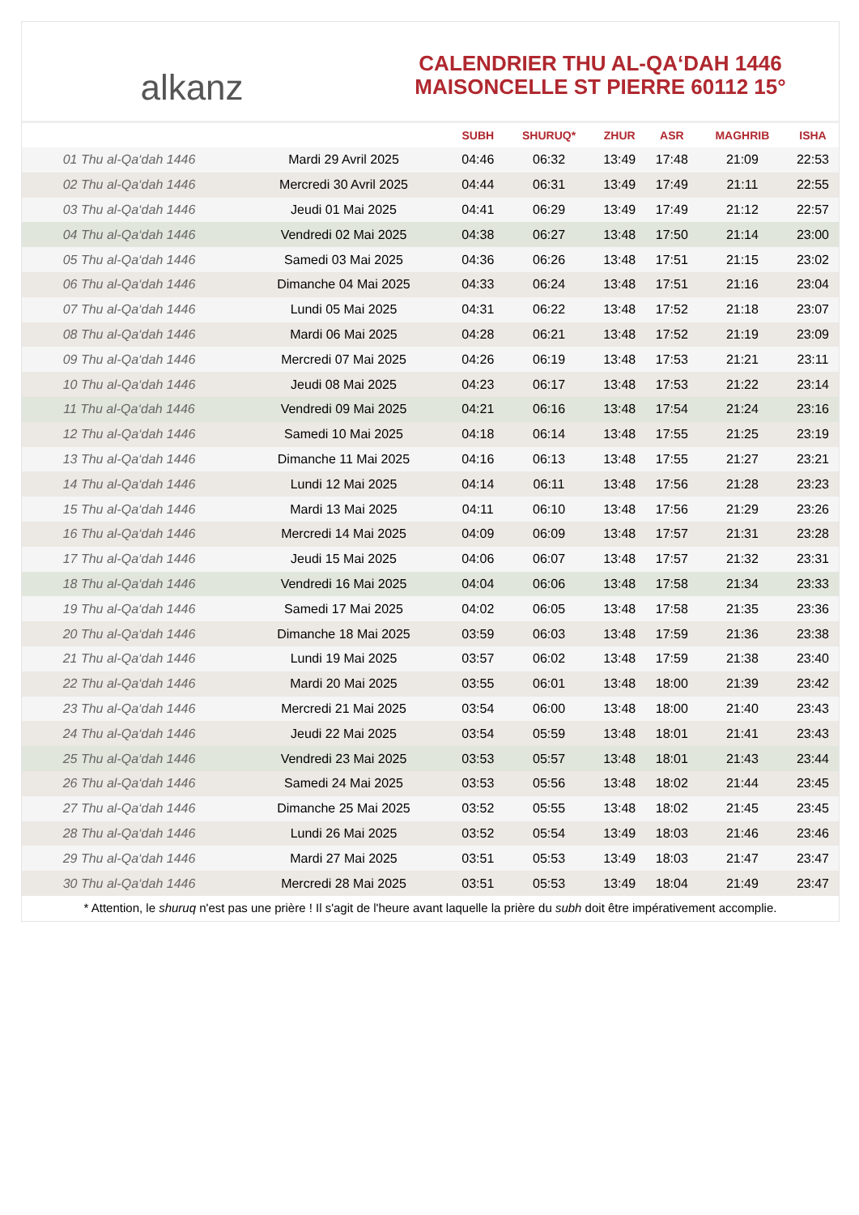alkanz
CALENDRIER THU AL-QA‘DAH 1446
MAISONCELLE ST PIERRE 60112 15°
| | | SUBH | SHURUQ* | ZHUR | ASR | MAGHRIB | ISHA |
| --- | --- | --- | --- | --- | --- | --- | --- |
| 01 Thu al-Qa‘dah 1446 | Mardi 29 Avril 2025 | 04:46 | 06:32 | 13:49 | 17:48 | 21:09 | 22:53 |
| 02 Thu al-Qa‘dah 1446 | Mercredi 30 Avril 2025 | 04:44 | 06:31 | 13:49 | 17:49 | 21:11 | 22:55 |
| 03 Thu al-Qa‘dah 1446 | Jeudi 01 Mai 2025 | 04:41 | 06:29 | 13:49 | 17:49 | 21:12 | 22:57 |
| 04 Thu al-Qa‘dah 1446 | Vendredi 02 Mai 2025 | 04:38 | 06:27 | 13:48 | 17:50 | 21:14 | 23:00 |
| 05 Thu al-Qa‘dah 1446 | Samedi 03 Mai 2025 | 04:36 | 06:26 | 13:48 | 17:51 | 21:15 | 23:02 |
| 06 Thu al-Qa‘dah 1446 | Dimanche 04 Mai 2025 | 04:33 | 06:24 | 13:48 | 17:51 | 21:16 | 23:04 |
| 07 Thu al-Qa‘dah 1446 | Lundi 05 Mai 2025 | 04:31 | 06:22 | 13:48 | 17:52 | 21:18 | 23:07 |
| 08 Thu al-Qa‘dah 1446 | Mardi 06 Mai 2025 | 04:28 | 06:21 | 13:48 | 17:52 | 21:19 | 23:09 |
| 09 Thu al-Qa‘dah 1446 | Mercredi 07 Mai 2025 | 04:26 | 06:19 | 13:48 | 17:53 | 21:21 | 23:11 |
| 10 Thu al-Qa‘dah 1446 | Jeudi 08 Mai 2025 | 04:23 | 06:17 | 13:48 | 17:53 | 21:22 | 23:14 |
| 11 Thu al-Qa‘dah 1446 | Vendredi 09 Mai 2025 | 04:21 | 06:16 | 13:48 | 17:54 | 21:24 | 23:16 |
| 12 Thu al-Qa‘dah 1446 | Samedi 10 Mai 2025 | 04:18 | 06:14 | 13:48 | 17:55 | 21:25 | 23:19 |
| 13 Thu al-Qa‘dah 1446 | Dimanche 11 Mai 2025 | 04:16 | 06:13 | 13:48 | 17:55 | 21:27 | 23:21 |
| 14 Thu al-Qa‘dah 1446 | Lundi 12 Mai 2025 | 04:14 | 06:11 | 13:48 | 17:56 | 21:28 | 23:23 |
| 15 Thu al-Qa‘dah 1446 | Mardi 13 Mai 2025 | 04:11 | 06:10 | 13:48 | 17:56 | 21:29 | 23:26 |
| 16 Thu al-Qa‘dah 1446 | Mercredi 14 Mai 2025 | 04:09 | 06:09 | 13:48 | 17:57 | 21:31 | 23:28 |
| 17 Thu al-Qa‘dah 1446 | Jeudi 15 Mai 2025 | 04:06 | 06:07 | 13:48 | 17:57 | 21:32 | 23:31 |
| 18 Thu al-Qa‘dah 1446 | Vendredi 16 Mai 2025 | 04:04 | 06:06 | 13:48 | 17:58 | 21:34 | 23:33 |
| 19 Thu al-Qa‘dah 1446 | Samedi 17 Mai 2025 | 04:02 | 06:05 | 13:48 | 17:58 | 21:35 | 23:36 |
| 20 Thu al-Qa‘dah 1446 | Dimanche 18 Mai 2025 | 03:59 | 06:03 | 13:48 | 17:59 | 21:36 | 23:38 |
| 21 Thu al-Qa‘dah 1446 | Lundi 19 Mai 2025 | 03:57 | 06:02 | 13:48 | 17:59 | 21:38 | 23:40 |
| 22 Thu al-Qa‘dah 1446 | Mardi 20 Mai 2025 | 03:55 | 06:01 | 13:48 | 18:00 | 21:39 | 23:42 |
| 23 Thu al-Qa‘dah 1446 | Mercredi 21 Mai 2025 | 03:54 | 06:00 | 13:48 | 18:00 | 21:40 | 23:43 |
| 24 Thu al-Qa‘dah 1446 | Jeudi 22 Mai 2025 | 03:54 | 05:59 | 13:48 | 18:01 | 21:41 | 23:43 |
| 25 Thu al-Qa‘dah 1446 | Vendredi 23 Mai 2025 | 03:53 | 05:57 | 13:48 | 18:01 | 21:43 | 23:44 |
| 26 Thu al-Qa‘dah 1446 | Samedi 24 Mai 2025 | 03:53 | 05:56 | 13:48 | 18:02 | 21:44 | 23:45 |
| 27 Thu al-Qa‘dah 1446 | Dimanche 25 Mai 2025 | 03:52 | 05:55 | 13:48 | 18:02 | 21:45 | 23:45 |
| 28 Thu al-Qa‘dah 1446 | Lundi 26 Mai 2025 | 03:52 | 05:54 | 13:49 | 18:03 | 21:46 | 23:46 |
| 29 Thu al-Qa‘dah 1446 | Mardi 27 Mai 2025 | 03:51 | 05:53 | 13:49 | 18:03 | 21:47 | 23:47 |
| 30 Thu al-Qa‘dah 1446 | Mercredi 28 Mai 2025 | 03:51 | 05:53 | 13:49 | 18:04 | 21:49 | 23:47 |
* Attention, le shuruq n'est pas une prière ! Il s'agit de l'heure avant laquelle la prière du subh doit être impérativement accomplie.